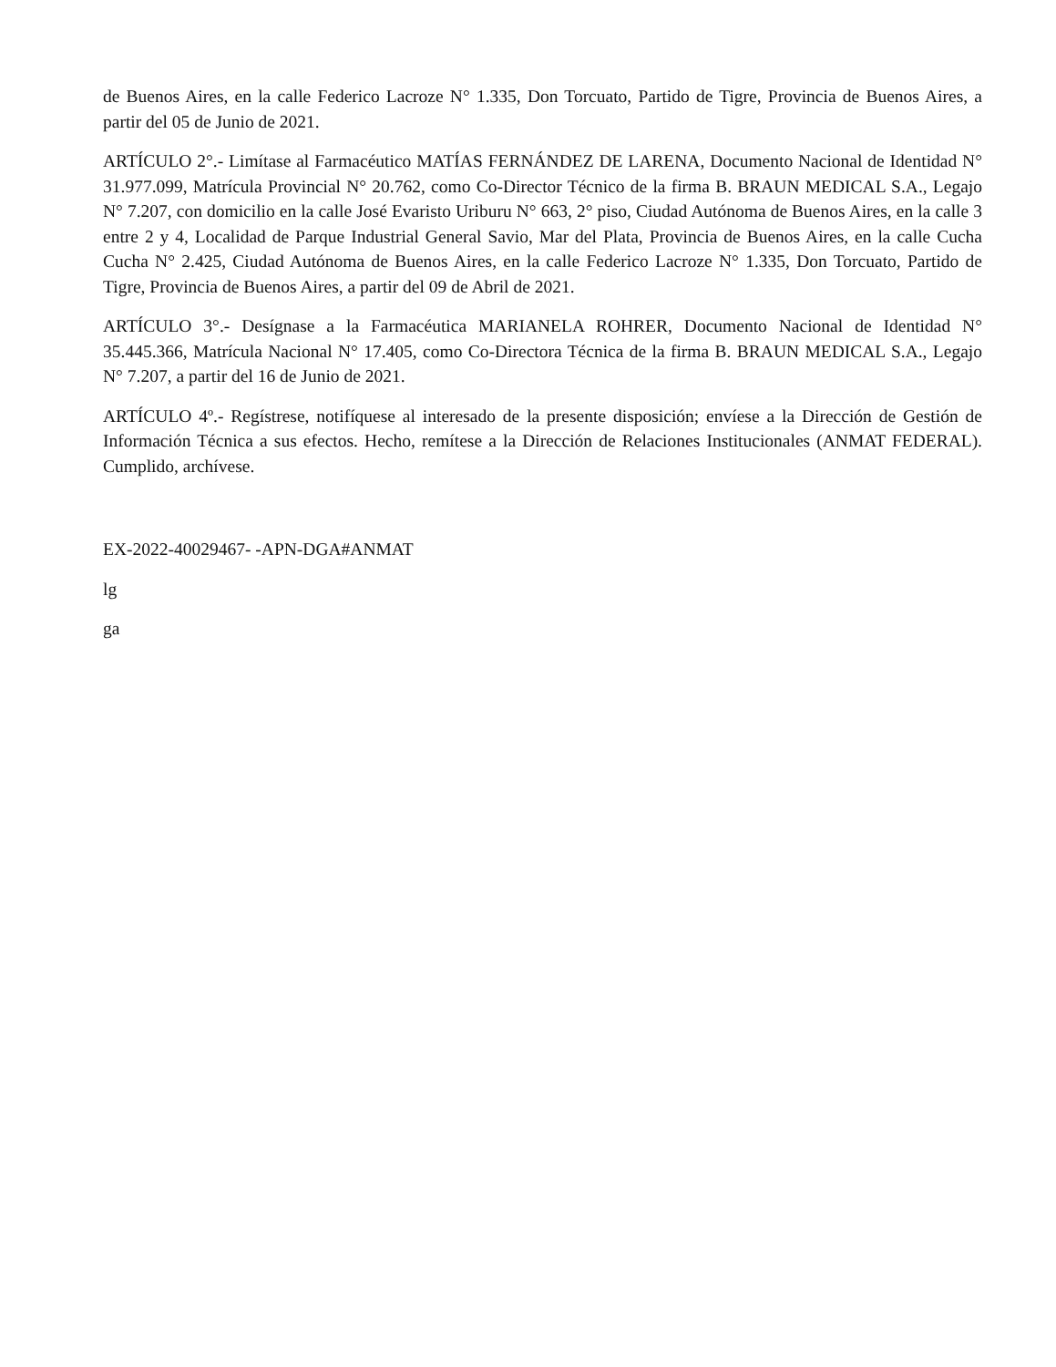de Buenos Aires, en la calle Federico Lacroze N° 1.335, Don Torcuato, Partido de Tigre, Provincia de Buenos Aires, a partir del 05 de Junio de 2021.
ARTÍCULO 2°.- Limítase al Farmacéutico MATÍAS FERNÁNDEZ DE LARENA, Documento Nacional de Identidad N° 31.977.099, Matrícula Provincial N° 20.762, como Co-Director Técnico de la firma B. BRAUN MEDICAL S.A., Legajo N° 7.207, con domicilio en la calle José Evaristo Uriburu N° 663, 2° piso, Ciudad Autónoma de Buenos Aires, en la calle 3 entre 2 y 4, Localidad de Parque Industrial General Savio, Mar del Plata, Provincia de Buenos Aires, en la calle Cucha Cucha N° 2.425, Ciudad Autónoma de Buenos Aires, en la calle Federico Lacroze N° 1.335, Don Torcuato, Partido de Tigre, Provincia de Buenos Aires, a partir del 09 de Abril de 2021.
ARTÍCULO 3°.- Desígnase a la Farmacéutica MARIANELA ROHRER, Documento Nacional de Identidad N° 35.445.366, Matrícula Nacional N° 17.405, como Co-Directora Técnica de la firma B. BRAUN MEDICAL S.A., Legajo N° 7.207, a partir del 16 de Junio de 2021.
ARTÍCULO 4º.- Regístrese, notifíquese al interesado de la presente disposición; envíese a la Dirección de Gestión de Información Técnica a sus efectos. Hecho, remítese a la Dirección de Relaciones Institucionales (ANMAT FEDERAL). Cumplido, archívese.
EX-2022-40029467- -APN-DGA#ANMAT
lg
ga